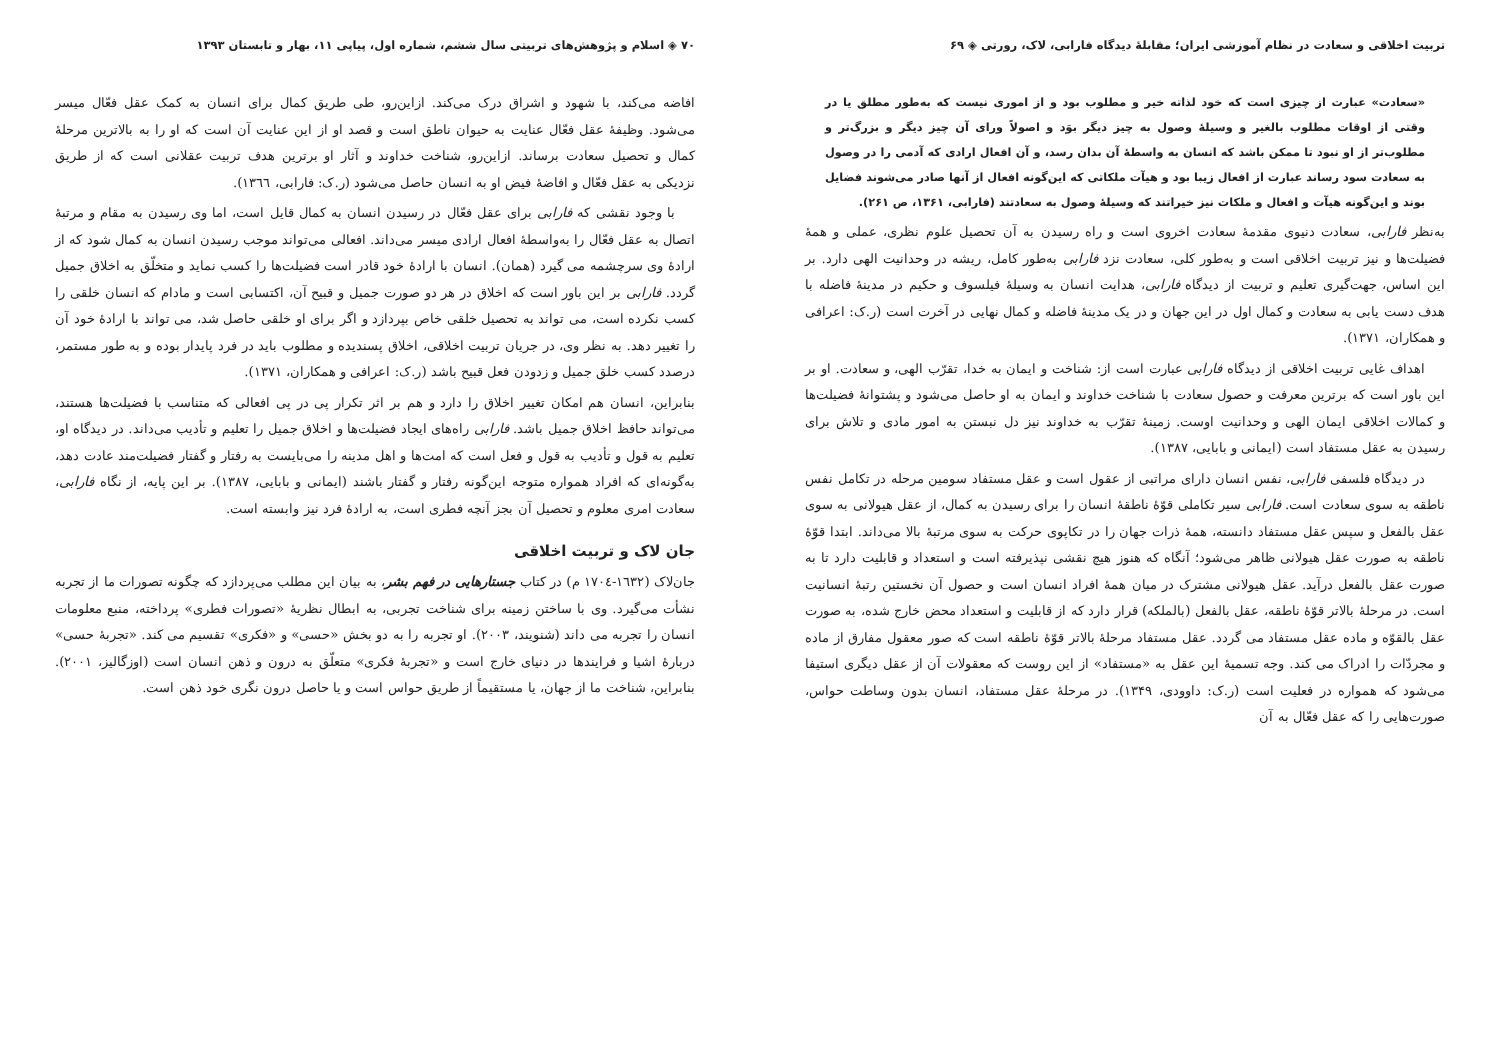تربیت اخلاقی و سعادت در نظام آموزشی ایران؛ مقابلهٔ دیدگاه فارابی، لاک، رورتی ◈ ۶۹
«سعادت» عبارت از چیزی است که خود لذاته خیر و مطلوب بود و از اموری نیست که به‌طور مطلق یا در وقتی از اوقات مطلوب بالغیر و وسیلهٔ وصول به چیز دیگر بوَد و اصولاً ورای آن چیز دیگر و بزرگ‌تر و مطلوب‌تر از او نبود تا ممکن باشد که انسان به واسطهٔ آن بدان رسد، و آن افعال ارادی که آدمی را در وصول به سعادت سود رساند عبارت از افعال زیبا بود و هیآت ملکاتی که این‌گونه افعال از آنها صادر می‌شوند فضایل بوند و این‌گونه هیآت و افعال و ملکات نیز خیراتند که وسیلهٔ وصول به سعادتند (فارابی، ۱۳۶۱، ص ۲۶۱).
به‌نظر فارابی، سعادت دنیوی مقدمهٔ سعادت اخروی است و راه رسیدن به آن تحصیل علوم نظری، عملی و همهٔ فضیلت‌ها و نیز تربیت اخلاقی است و به‌طور کلی، سعادت نزد فارابی به‌طور کامل، ریشه در وحدانیت الهی دارد. بر این اساس، جهت‌گیری تعلیم و تربیت از دیدگاه فارابی، هدایت انسان به وسیلهٔ فیلسوف و حکیم در مدینهٔ فاضله با هدف دست یابی به سعادت و کمال اول در این جهان و در یک مدینهٔ فاضله و کمال نهایی در آخرت است (ر.ک: اعرافی و همکاران، ۱۳۷۱).
اهداف غایی تربیت اخلاقی از دیدگاه فارابی عبارت است از: شناخت و ایمان به خدا، تقرّب الهی، و سعادت. او بر این باور است که برترین معرفت و حصول سعادت با شناخت خداوند و ایمان به او حاصل می‌شود و پشتوانهٔ فضیلت‌ها و کمالات اخلاقی ایمان الهی و وحدانیت اوست. زمینهٔ تقرّب به خداوند نیز دل نبستن به امور مادی و تلاش برای رسیدن به عقل مستفاد است (ایمانی و بابایی، ۱۳۸۷).
در دیدگاه فلسفی فارابی، نفس انسان دارای مراتبی از عقول است و عقل مستفاد سومین مرحله در تکامل نفس ناطقه به سوی سعادت است. فارابی سیر تکاملی قوّهٔ ناطقهٔ انسان را برای رسیدن به کمال، از عقل هیولانی به سوی عقل بالفعل و سپس عقل مستفاد دانسته، همهٔ ذرات جهان را در تکاپوی حرکت به سوی مرتبهٔ بالا می‌داند. ابتدا قوّهٔ ناطقه به صورت عقل هیولانی ظاهر می‌شود؛ آنگاه که هنوز هیچ نقشی نپذیرفته است و استعداد و قابلیت دارد تا به صورت عقل بالفعل درآید. عقل هیولانی مشترک در میان همهٔ افراد انسان است و حصول آن نخستین رتبهٔ انسانیت است. در مرحلهٔ بالاتر قوّهٔ ناطقه، عقل بالفعل (بالملکه) قرار دارد که از قابلیت و استعداد محض خارج شده، به صورت عقل بالقوّه و ماده عقل مستفاد می گردد. عقل مستفاد مرحلهٔ بالاتر قوّهٔ ناطقه است که صور معقول مفارق از ماده و مجردّات را ادراک می کند. وجه تسمیهٔ این عقل به «مستفاد» از این روست که معقولات آن از عقل دیگری استیفا می‌شود که همواره در فعلیت است (ر.ک: داوودی، ۱۳۴۹). در مرحلهٔ عقل مستفاد، انسان بدون وساطت حواس، صورت‌هایی را که عقل فعّال به آن
۷۰ ◈ اسلام و پژوهش‌های تربیتی سال ششم، شماره اول، پیاپی ۱۱، بهار و تابستان ۱۳۹۳
افاضه می‌کند، با شهود و اشراق درک می‌کند. ازاین‌رو، طی طریق کمال برای انسان به کمک عقل فعّال میسر می‌شود. وظیفهٔ عقل فعّال عنایت به حیوان ناطق است و قصد او از این عنایت آن است که او را به بالاترین مرحلهٔ کمال و تحصیل سعادت برساند. ازاین‌رو، شناخت خداوند و آثار او برترین هدف تربیت عقلانی است که از طریق نزدیکی به عقل فعّال و افاضهٔ فیض او به انسان حاصل می‌شود (ر.ک: فارابی، ۱۳٦٦).
با وجود نقشی که فارابی برای عقل فعّال در رسیدن انسان به کمال قایل است، اما وی رسیدن به مقام و مرتبهٔ اتصال به عقل فعّال را به‌واسطهٔ افعال ارادی میسر می‌داند. افعالی می‌تواند موجب رسیدن انسان به کمال شود که از ارادهٔ وی سرچشمه می گیرد (همان). انسان با ارادهٔ خود قادر است فضیلت‌ها را کسب نماید و متخلّق به اخلاق جمیل گردد. فارابی بر این باور است که اخلاق در هر دو صورت جمیل و قبیح آن، اکتسابی است و مادام که انسان خلقی را کسب نکرده است، می تواند به تحصیل خلقی خاص بپردازد و اگر برای او خلقی حاصل شد، می تواند با ارادهٔ خود آن را تغییر دهد. به نظر وی، در جریان تربیت اخلاقی، اخلاق پسندیده و مطلوب باید در فرد پایدار بوده و به طور مستمر، درصدد کسب خلق جمیل و زدودن فعل قبیح باشد (ر.ک: اعرافی و همکاران، ۱۳۷۱).
بنابراین، انسان هم امکان تغییر اخلاق را دارد و هم بر اثر تکرار پی در پی افعالی که متناسب با فضیلت‌ها هستند، می‌تواند حافظ اخلاق جمیل باشد. فارابی راه‌های ایجاد فضیلت‌ها و اخلاق جمیل را تعلیم و تأدیب می‌داند. در دیدگاه او، تعلیم به قول و تأدیب به قول و فعل است که امت‌ها و اهل مدینه را می‌بایست به رفتار و گفتار فضیلت‌مند عادت دهد، به‌گونه‌ای که افراد همواره متوجه این‌گونه رفتار و گفتار باشند (ایمانی و بابایی، ۱۳۸۷). بر این پایه، از نگاه فارابی، سعادت امری معلوم و تحصیل آن بجز آنچه فطری است، به ارادهٔ فرد نیز وابسته است.
جان لاک و تربیت اخلاقی
جان‌لاک (۱٦۳۲-۱۷۰٤ م) در کتاب جستارهایی در فهم بشر، به بیان این مطلب می‌پردازد که چگونه تصورات ما از تجربه نشأت می‌گیرد. وی با ساختن زمینه برای شناخت تجربی، به ابطال نظریهٔ «تصورات فطری» پرداخته، منبع معلومات انسان را تجربه می داند (شنویند، ۲۰۰۳). او تجربه را به دو بخش «حسی» و «فکری» تقسیم می کند. «تجربهٔ حسی» دربارهٔ اشیا و فرایندها در دنیای خارج است و «تجربهٔ فکری» متعلّق به درون و ذهن انسان است (اوزگالیز، ۲۰۰۱). بنابراین، شناخت ما از جهان، یا مستقیماً از طریق حواس است و یا حاصل درون نگری خود ذهن است.